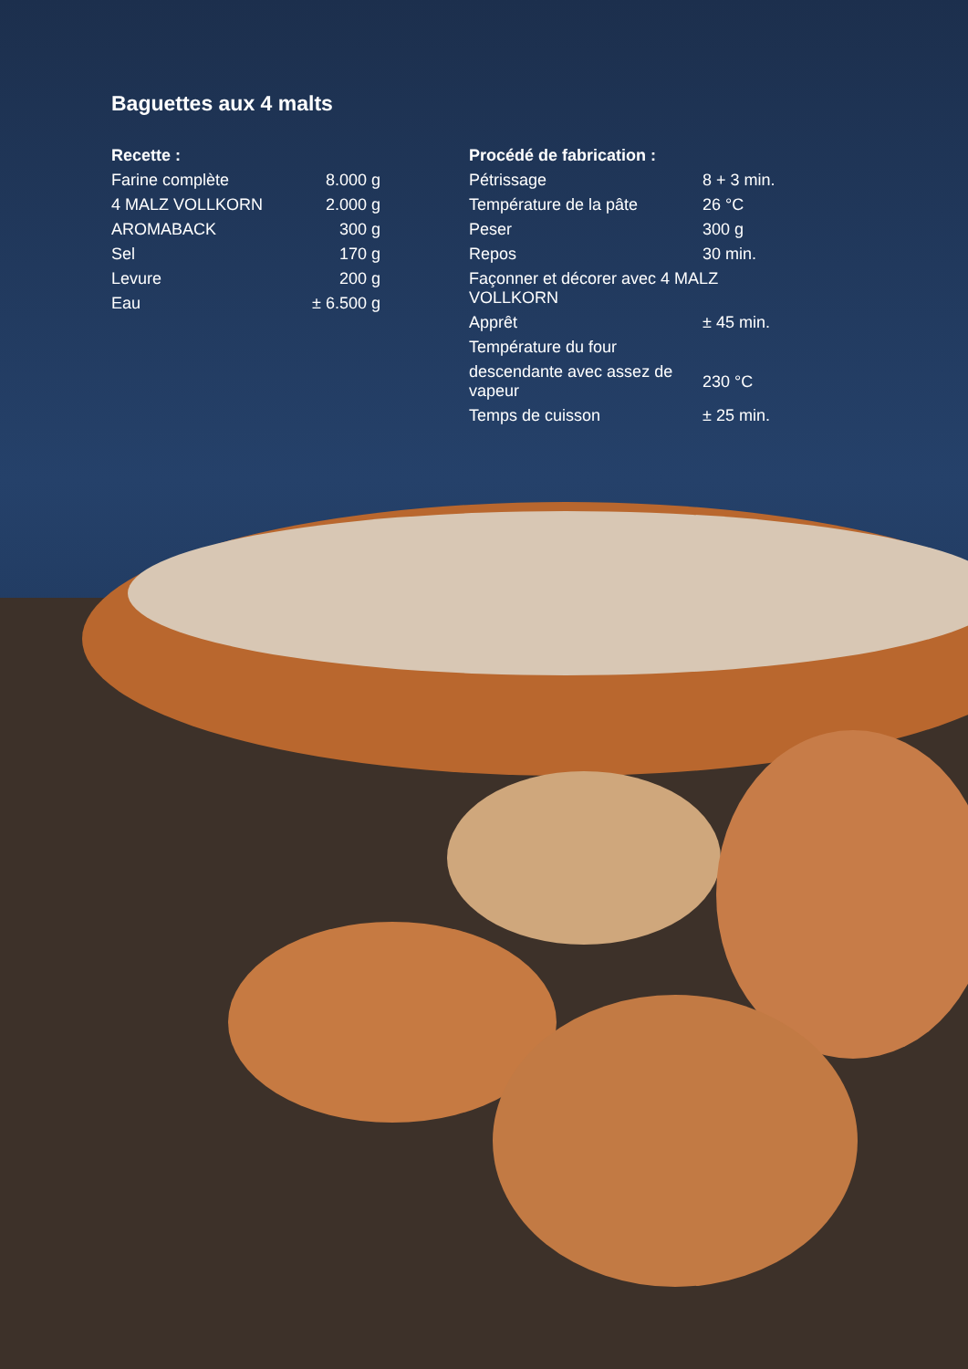Baguettes aux 4 malts
| Recette : | |
| --- | --- |
| Farine complète | 8.000 g |
| 4 MALZ VOLLKORN | 2.000 g |
| AROMABACK | 300 g |
| Sel | 170 g |
| Levure | 200 g |
| Eau | ± 6.500 g |
| Procédé de fabrication : | |
| --- | --- |
| Pétrissage | 8 + 3 min. |
| Température de la pâte | 26 °C |
| Peser | 300 g |
| Repos | 30 min. |
| Façonner et décorer avec 4 MALZ VOLLKORN | |
| Apprêt | ± 45 min. |
| Température du four | |
| descendante avec assez de vapeur | 230 °C |
| Temps de cuisson | ± 25 min. |